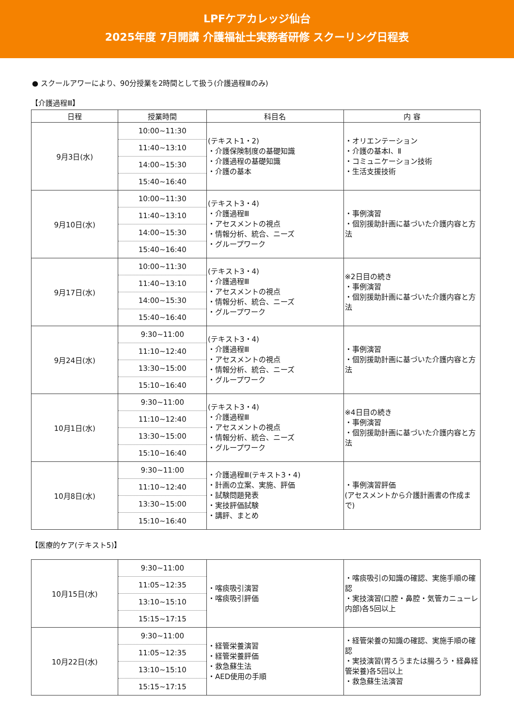LPFケアカレッジ仙台
2025年度 7月開講 介護福祉士実務者研修 スクーリング日程表
● スクールアワーにより、90分授業を2時間として扱う(介護過程Ⅲのみ)
【介護過程Ⅲ】
| 日程 | 授業時間 | 科目名 | 内 容 |
| --- | --- | --- | --- |
| 9月3日(水) | 10:00~11:30 11:40~13:10 14:00~15:30 15:40~16:40 | (テキスト1・2) ・介護保険制度の基礎知識 ・介護過程の基礎知識 ・介護の基本 | ・オリエンテーション ・介護の基本Ⅰ、Ⅱ ・コミュニケーション技術 ・生活支援技術 |
| 9月10日(水) | 10:00~11:30 11:40~13:10 14:00~15:30 15:40~16:40 | (テキスト3・4) ・介護過程Ⅲ ・アセスメントの視点 ・情報分析、統合、ニーズ ・グループワーク | ・事例演習 ・個別援助計画に基づいた介護内容と方法 |
| 9月17日(水) | 10:00~11:30 11:40~13:10 14:00~15:30 15:40~16:40 | (テキスト3・4) ・介護過程Ⅲ ・アセスメントの視点 ・情報分析、統合、ニーズ ・グループワーク | ※2日目の続き ・事例演習 ・個別援助計画に基づいた介護内容と方法 |
| 9月24日(水) | 9:30~11:00 11:10~12:40 13:30~15:00 15:10~16:40 | (テキスト3・4) ・介護過程Ⅲ ・アセスメントの視点 ・情報分析、統合、ニーズ ・グループワーク | ・事例演習 ・個別援助計画に基づいた介護内容と方法 |
| 10月1日(水) | 9:30~11:00 11:10~12:40 13:30~15:00 15:10~16:40 | (テキスト3・4) ・介護過程Ⅲ ・アセスメントの視点 ・情報分析、統合、ニーズ ・グループワーク | ※4日目の続き ・事例演習 ・個別援助計画に基づいた介護内容と方法 |
| 10月8日(水) | 9:30~11:00 11:10~12:40 13:30~15:00 15:10~16:40 | ・介護過程Ⅲ(テキスト3・4) ・計画の立案、実施、評価 ・試験問題発表 ・実技評価試験 ・講評、まとめ | ・事例演習評価 (アセスメントから介護計画書の作成まで) |
【医療的ケア(テキスト5)】
| 10月15日(水) | 9:30~11:00 11:05~12:35 13:10~15:10 15:15~17:15 | ・喀痰吸引演習 ・喀痰吸引評価 | ・喀痰吸引の知識の確認、実施手順の確認 ・実技演習(口腔・鼻腔・気管カニューレ内部)各5回以上 |
| 10月22日(水) | 9:30~11:00 11:05~12:35 13:10~15:10 15:15~17:15 | ・経管栄養演習 ・経管栄養評価 ・救急蘇生法 ・AED使用の手順 | ・経管栄養の知識の確認、実施手順の確認 ・実技演習(胃ろうまたは腸ろう・経鼻経管栄養)各5回以上 ・救急蘇生法演習 |